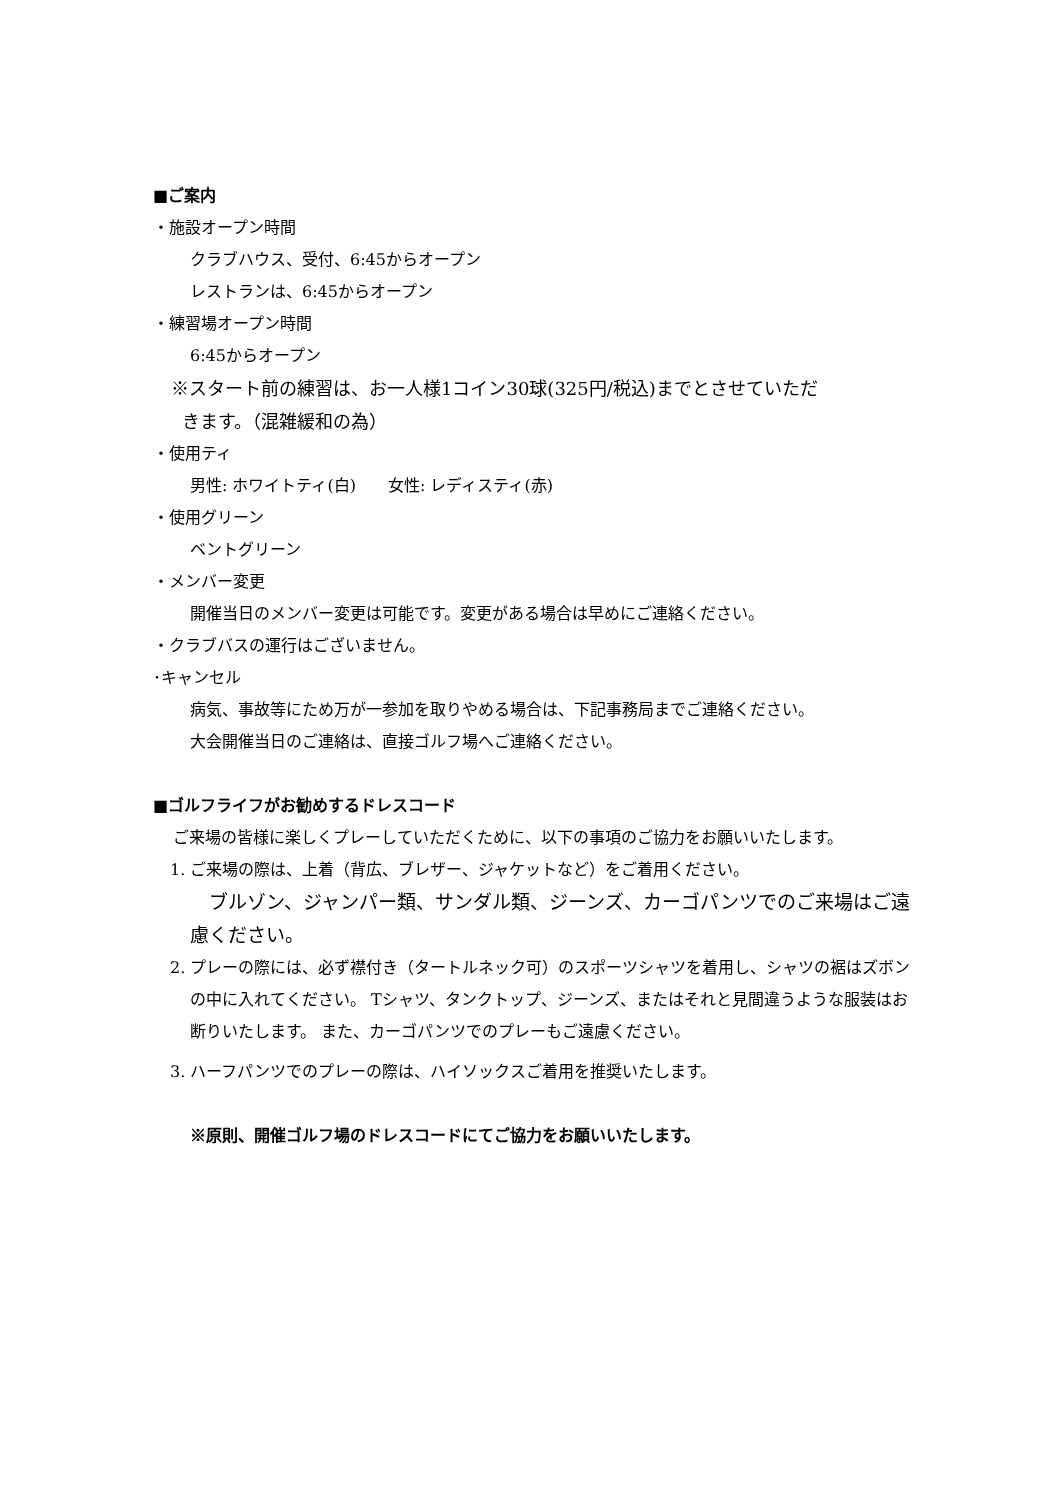■ご案内
・施設オープン時間
クラブハウス、受付、6:45からオープン
レストランは、6:45からオープン
・練習場オープン時間
6:45からオープン
※スタート前の練習は、お一人様1コイン30球(325円/税込)までとさせていただ
きます。（混雑緩和の為）
・使用ティ
男性: ホワイトティ(白)　　女性: レディスティ(赤)
・使用グリーン
ベントグリーン
・メンバー変更
開催当日のメンバー変更は可能です。変更がある場合は早めにご連絡ください。
・クラブバスの運行はございません。
･キャンセル
病気、事故等にため万が一参加を取りやめる場合は、下記事務局までご連絡ください。
大会開催当日のご連絡は、直接ゴルフ場へご連絡ください。
■ゴルフライフがお勧めするドレスコード
ご来場の皆様に楽しくプレーしていただくために、以下の事項のご協力をお願いいたします。
1. ご来場の際は、上着（背広、ブレザー、ジャケットなど）をご着用ください。
　ブルゾン、ジャンパー類、サンダル類、ジーンズ、カーゴパンツでのご来場はご遠慮ください。
2. プレーの際には、必ず襟付き（タートルネック可）のスポーツシャツを着用し、シャツの裾はズボンの中に入れてください。 Tシャツ、タンクトップ、ジーンズ、またはそれと見間違うような服装はお断りいたします。 また、カーゴパンツでのプレーもご遠慮ください。
3. ハーフパンツでのプレーの際は、ハイソックスご着用を推奨いたします。
※原則、開催ゴルフ場のドレスコードにてご協力をお願いいたします。